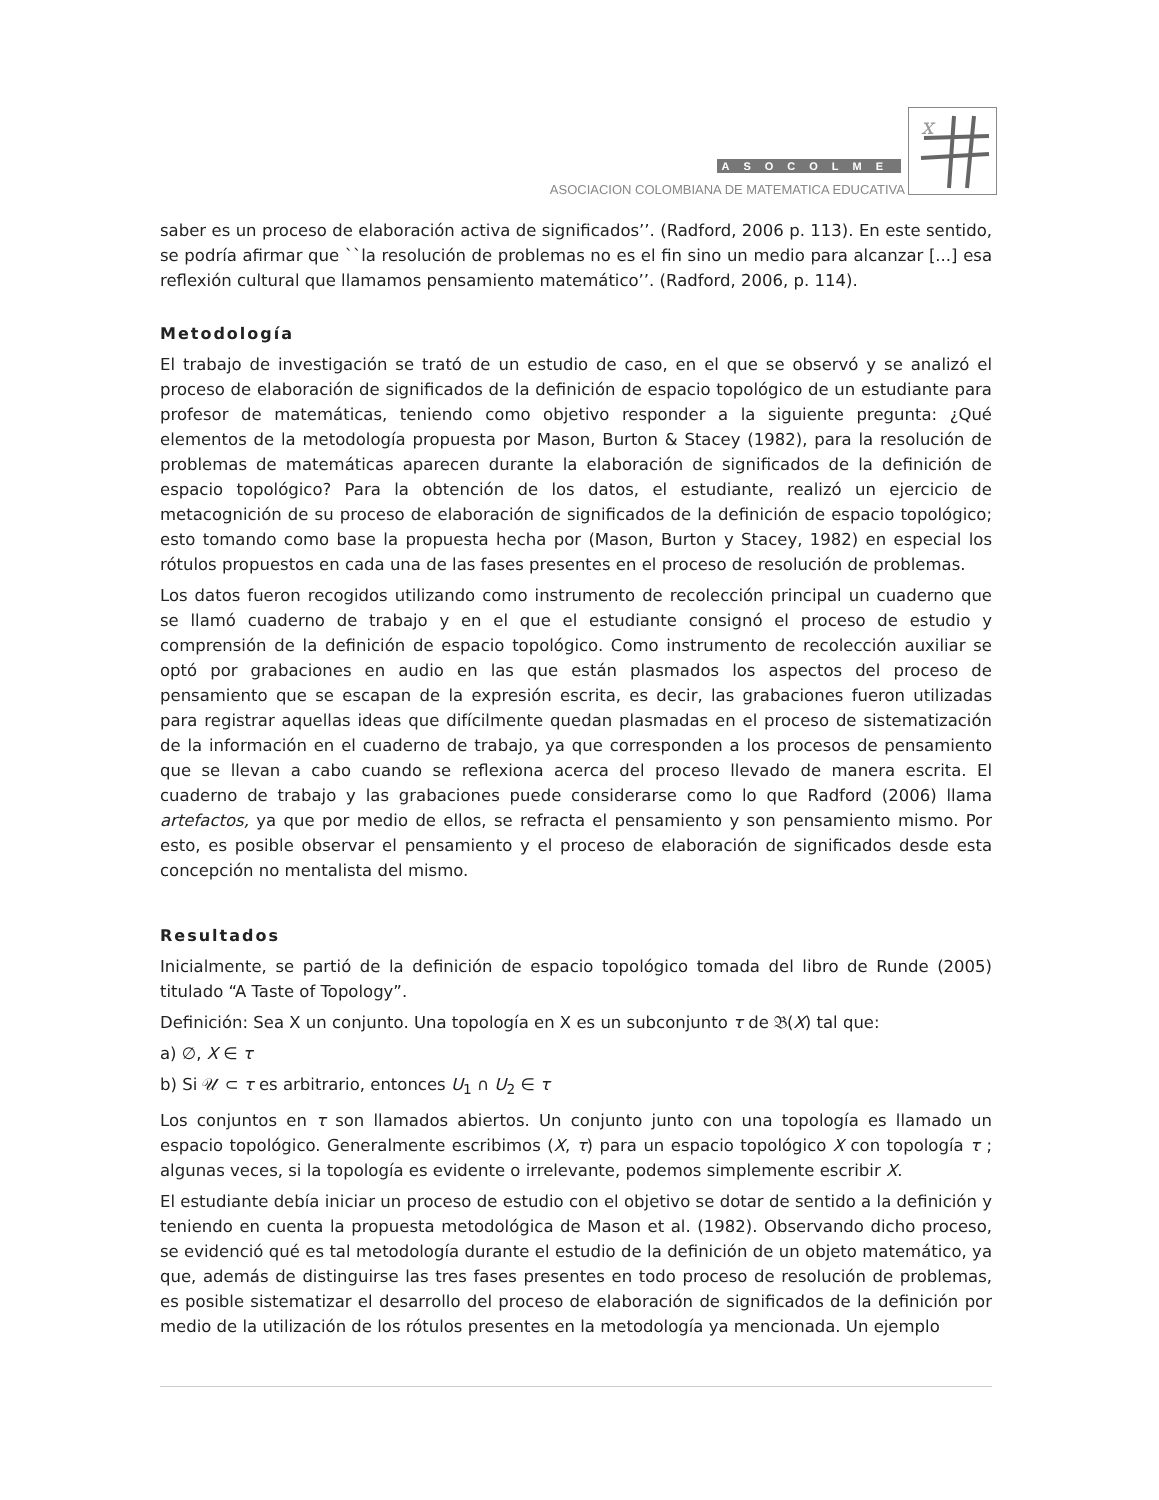ASOCOLME
ASOCIACION COLOMBIANA DE MATEMATICA EDUCATIVA
x
saber es un proceso de elaboración activa de significados’’. (Radford, 2006 p. 113). En este sentido, se podría afirmar que ``la resolución de problemas no es el fin sino un medio para alcanzar [...] esa reflexión cultural que llamamos pensamiento matemático’’. (Radford, 2006, p. 114).
Metodología
El trabajo de investigación se trató de un estudio de caso, en el que se observó y se analizó el proceso de elaboración de significados de la definición de espacio topológico de un estudiante para profesor de matemáticas, teniendo como objetivo responder a la siguiente pregunta: ¿Qué elementos de la metodología propuesta por Mason, Burton & Stacey (1982), para la resolución de problemas de matemáticas aparecen durante la elaboración de significados de la definición de espacio topológico? Para la obtención de los datos, el estudiante, realizó un ejercicio de metacognición de su proceso de elaboración de significados de la definición de espacio topológico; esto tomando como base la propuesta hecha por (Mason, Burton y Stacey, 1982) en especial los rótulos propuestos en cada una de las fases presentes en el proceso de resolución de problemas.
Los datos fueron recogidos utilizando como instrumento de recolección principal un cuaderno que se llamó cuaderno de trabajo y en el que el estudiante consignó el proceso de estudio y comprensión de la definición de espacio topológico. Como instrumento de recolección auxiliar se optó por grabaciones en audio en las que están plasmados los aspectos del proceso de pensamiento que se escapan de la expresión escrita, es decir, las grabaciones fueron utilizadas para registrar aquellas ideas que difícilmente quedan plasmadas en el proceso de sistematización de la información en el cuaderno de trabajo, ya que corresponden a los procesos de pensamiento que se llevan a cabo cuando se reflexiona acerca del proceso llevado de manera escrita. El cuaderno de trabajo y las grabaciones puede considerarse como lo que Radford (2006) llama artefactos, ya que por medio de ellos, se refracta el pensamiento y son pensamiento mismo. Por esto, es posible observar el pensamiento y el proceso de elaboración de significados desde esta concepción no mentalista del mismo.
Resultados
Inicialmente, se partió de la definición de espacio topológico tomada del libro de Runde (2005) titulado “A Taste of Topology”.
Definición: Sea X un conjunto. Una topología en X es un subconjunto τ de 𝔅(X) tal que:
a) ∅, X ∈ τ
b) Si 𝒰 ⊂ τ es arbitrario, entonces U<sub>1</sub> ∩ U<sub>2</sub> ∈ τ
Los conjuntos en τ son llamados abiertos. Un conjunto junto con una topología es llamado un espacio topológico. Generalmente escribimos (X, τ) para un espacio topológico X con topología τ ; algunas veces, si la topología es evidente o irrelevante, podemos simplemente escribir X.
El estudiante debía iniciar un proceso de estudio con el objetivo se dotar de sentido a la definición y teniendo en cuenta la propuesta metodológica de Mason et al. (1982). Observando dicho proceso, se evidenció qué es tal metodología durante el estudio de la definición de un objeto matemático, ya que, además de distinguirse las tres fases presentes en todo proceso de resolución de problemas, es posible sistematizar el desarrollo del proceso de elaboración de significados de la definición por medio de la utilización de los rótulos presentes en la metodología ya mencionada. Un ejemplo